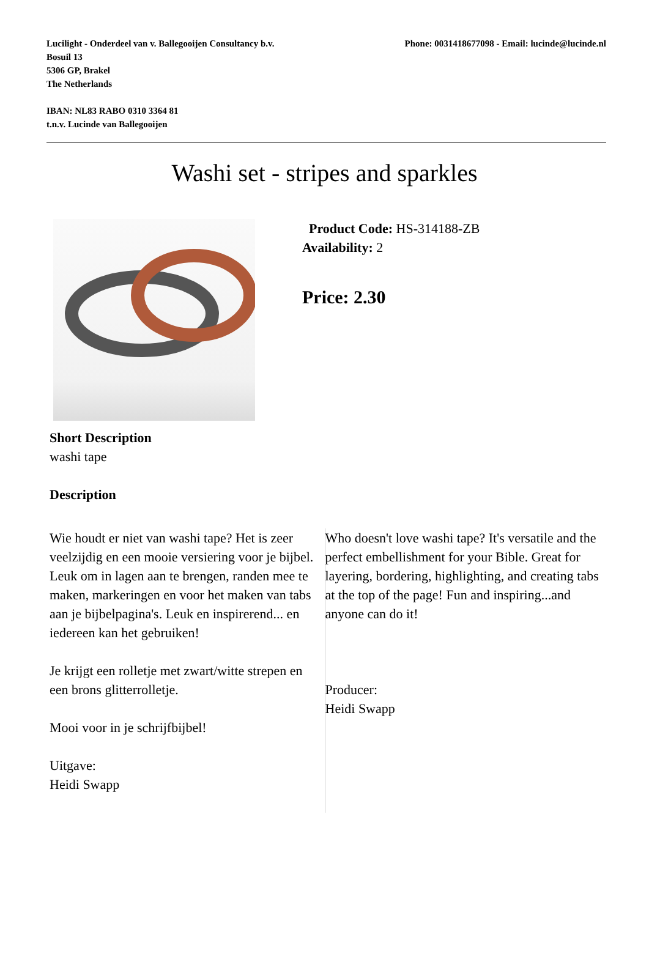Phone: 0031418677098 - Email: lucinde@lucinde.nl
Lucilight - Onderdeel van v. Ballegooijen Consultancy b.v.
Bosuil 13
5306 GP, Brakel
The Netherlands
IBAN: NL83 RABO 0310 3364 81
t.n.v. Lucinde van Ballegooijen
Washi set - stripes and sparkles
Product Code: HS-314188-ZB
Availability: 2
Price: 2.30
Short Description
washi tape
Description
Wie houdt er niet van washi tape? Het is zeer veelzijdig en een mooie versiering voor je bijbel. Leuk om in lagen aan te brengen, randen mee te maken, markeringen en voor het maken van tabs aan je bijbelpagina's. Leuk en inspirerend... en iedereen kan het gebruiken!
Je krijgt een rolletje met zwart/witte strepen en een brons glitterrolletje.
Mooi voor in je schrijfbijbel!
Uitgave:
Heidi Swapp
Who doesn't love washi tape? It's versatile and the perfect embellishment for your Bible. Great for layering, bordering, highlighting, and creating tabs at the top of the page! Fun and inspiring...and anyone can do it!
Producer:
Heidi Swapp